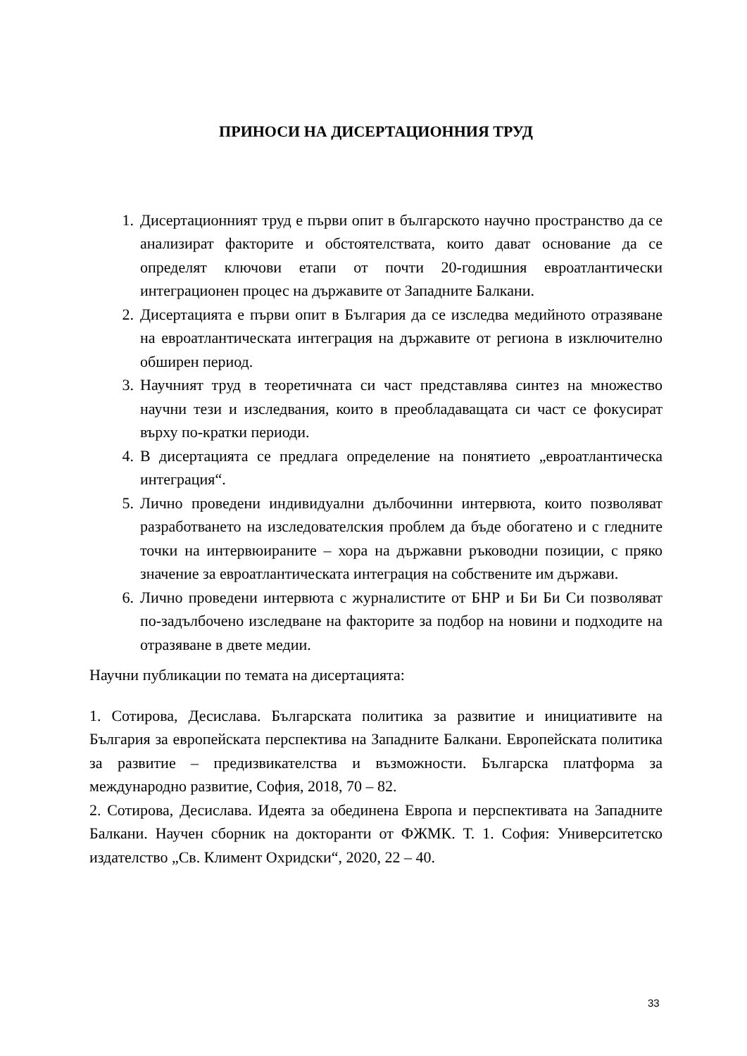ПРИНОСИ НА ДИСЕРТАЦИОННИЯ ТРУД
1. Дисертационният труд е първи опит в българското научно пространство да се анализират факторите и обстоятелствата, които дават основание да се определят ключови етапи от почти 20-годишния евроатлантически интеграционен процес на държавите от Западните Балкани.
2. Дисертацията е първи опит в България да се изследва медийното отразяване на евроатлантическата интеграция на държавите от региона в изключително обширен период.
3. Научният труд в теоретичната си част представлява синтез на множество научни тези и изследвания, които в преобладаващата си част се фокусират върху по-кратки периоди.
4. В дисертацията се предлага определение на понятието „евроатлантическа интеграция“.
5. Лично проведени индивидуални дълбочинни интервюта, които позволяват разработването на изследователския проблем да бъде обогатено и с гледните точки на интервюираните – хора на държавни ръководни позиции, с пряко значение за евроатлантическата интеграция на собствените им държави.
6. Лично проведени интервюта с журналистите от БНР и Би Би Си позволяват по-задълбочено изследване на факторите за подбор на новини и подходите на отразяване в двете медии.
Научни публикации по темата на дисертацията:
1. Сотирова, Десислава. Българската политика за развитие и инициативите на България за европейската перспектива на Западните Балкани. Европейската политика за развитие – предизвикателства и възможности. Българска платформа за международно развитие, София, 2018, 70 – 82.
2. Сотирова, Десислава. Идеята за обединена Европа и перспективата на Западните Балкани. Научен сборник на докторанти от ФЖМК. Т. 1. София: Университетско издателство „Св. Климент Охридски“, 2020, 22 – 40.
33